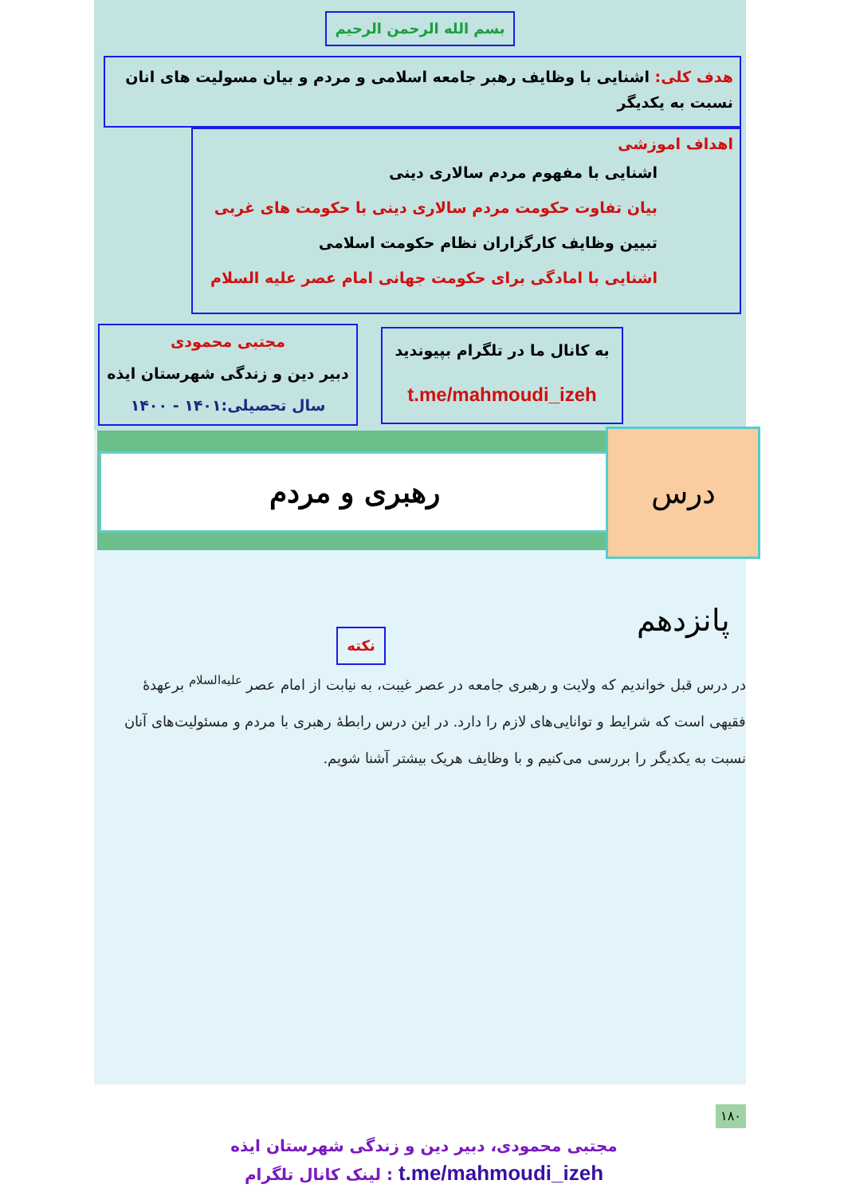بسم الله الرحمن الرحیم
هدف کلی: اشنایی با وظایف رهبر جامعه اسلامی و مردم و بیان مسولیت های انان نسبت به یکدیگر
اهداف اموزشی
اشنایی با مفهوم مردم سالاری دینی
بیان تفاوت حکومت مردم سالاری دینی با حکومت های غربی
تبیین وظایف کارگزاران نظام حکومت اسلامی
اشنایی با امادگی برای حکومت جهانی امام عصر علیه السلام
مجتبی محمودی
دبیر دین و زندگی شهرستان ایذه
سال تحصیلی:۱۴۰۱ - ۱۴۰۰
به کانال ما در تلگرام بپیوندید
t.me/mahmoudi_izeh
رهبری و مردم
درس پانزدهم
نکته
در درس قبل خواندیم که ولایت و رهبری جامعه در عصر غیبت، به نیابت از امام عصر <sup>علیه‌السلام</sup> برعهدهٔ فقیهی است که شرایط و توانایی‌های لازم را دارد. در این درس رابطهٔ رهبری با مردم و مسئولیت‌های آنان نسبت به یکدیگر را بررسی می‌کنیم و با وظایف هریک بیشتر آشنا شویم.
۱۸۰
مجتبی محمودی، دبیر دین و زندگی شهرستان ایذه
t.me/mahmoudi_izeh : لینک کانال تلگرام